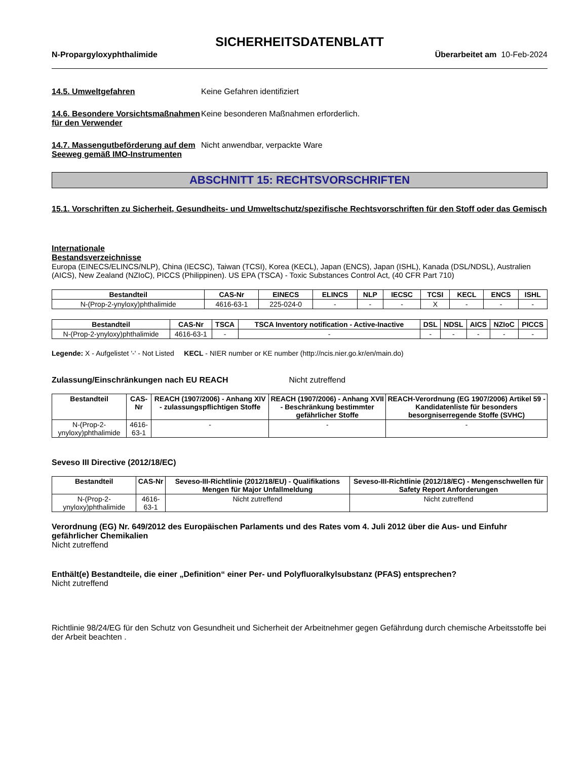SICHERHEITSDATENBLATT
N-Propargyloxyphthalimide Überarbeitet am 10-Feb-2024
14.5. Umweltgefahren Keine Gefahren identifiziert
14.6. Besondere Vorsichtsmaßnahmen für den Verwender
Keine besonderen Maßnahmen erforderlich.
14.7. Massengutbeförderung auf dem Seeweg gemäß IMO-Instrumenten
Nicht anwendbar, verpackte Ware
ABSCHNITT 15: RECHTSVORSCHRIFTEN
15.1. Vorschriften zu Sicherheit, Gesundheits- und Umweltschutz/spezifische Rechtsvorschriften für den Stoff oder das Gemisch
Internationale
Bestandsverzeichnisse
Europa (EINECS/ELINCS/NLP), China (IECSC), Taiwan (TCSI), Korea (KECL), Japan (ENCS), Japan (ISHL), Kanada (DSL/NDSL), Australien (AICS), New Zealand (NZIoC), PICCS (Philippinen). US EPA (TSCA) - Toxic Substances Control Act, (40 CFR Part 710)
| Bestandteil | CAS-Nr | EINECS | ELINCS | NLP | IECSC | TCSI | KECL | ENCS | ISHL |
| --- | --- | --- | --- | --- | --- | --- | --- | --- | --- |
| N-(Prop-2-ynyloxy)phthalimide | 4616-63-1 | 225-024-0 | - | - | - | X | - | - | - |
| Bestandteil | CAS-Nr | TSCA | TSCA Inventory notification - Active-Inactive | DSL | NDSL | AICS | NZIoC | PICCS |
| --- | --- | --- | --- | --- | --- | --- | --- | --- |
| N-(Prop-2-ynyloxy)phthalimide | 4616-63-1 | - | - | - | - | - | - | - |
Legende: X - Aufgelistet '-' - Not Listed KECL - NIER number or KE number (http://ncis.nier.go.kr/en/main.do)
Zulassung/Einschränkungen nach EU REACH Nicht zutreffend
| Bestandteil | CAS-Nr | REACH (1907/2006) - Anhang XIV - zulassungspflichtigen Stoffe | REACH (1907/2006) - Anhang XVII - Beschränkung bestimmter gefährlicher Stoffe | REACH-Verordnung (EG 1907/2006) Artikel 59 - Kandidatenliste für besonders besorgniserregende Stoffe (SVHC) |
| --- | --- | --- | --- | --- |
| N-(Prop-2-ynyloxy)phthalimide | 4616-63-1 | - | - | - |
Seveso III Directive (2012/18/EC)
| Bestandteil | CAS-Nr | Seveso-III-Richtlinie (2012/18/EU) - Qualifikations Mengen für Major Unfallmeldung | Seveso-III-Richtlinie (2012/18/EC) - Mengenschwellen für Safety Report Anforderungen |
| --- | --- | --- | --- |
| N-(Prop-2-ynyloxy)phthalimide | 4616-63-1 | Nicht zutreffend | Nicht zutreffend |
Verordnung (EG) Nr. 649/2012 des Europäischen Parlaments und des Rates vom 4. Juli 2012 über die Aus- und Einfuhr gefährlicher Chemikalien
Nicht zutreffend
Enthält(e) Bestandteile, die einer „Definition“ einer Per- und Polyfluoralkylsubstanz (PFAS) entsprechen?
Nicht zutreffend
Richtlinie 98/24/EG für den Schutz von Gesundheit und Sicherheit der Arbeitnehmer gegen Gefährdung durch chemische Arbeitsstoffe bei der Arbeit beachten .